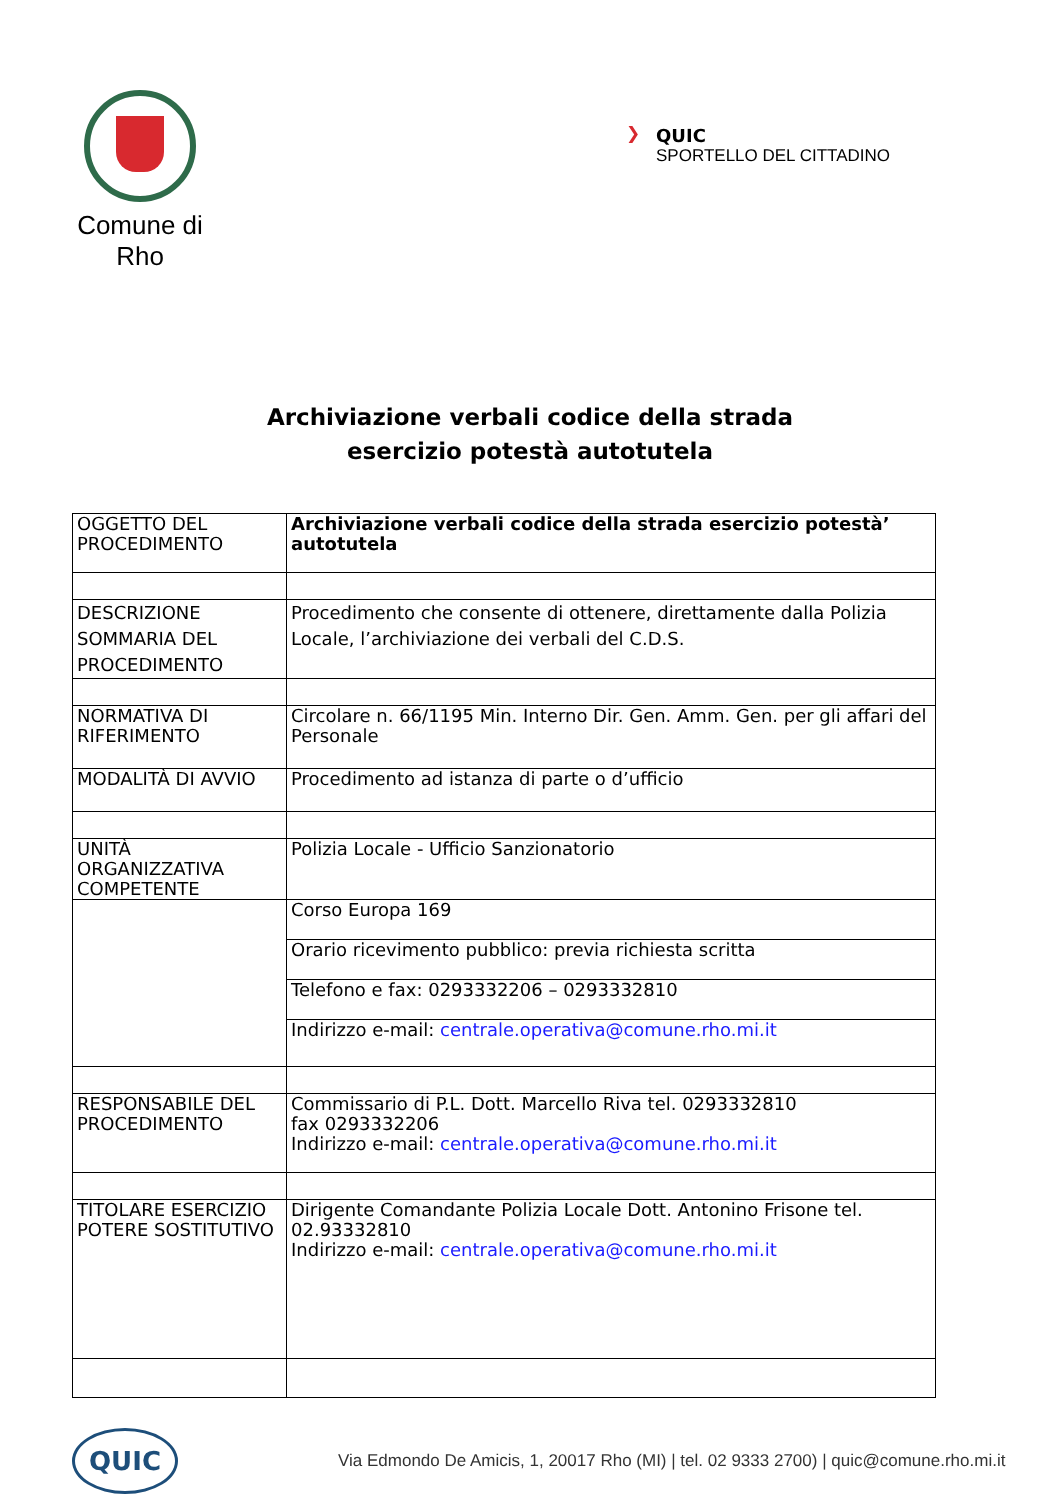Comune di Rho
❯
QUIC
SPORTELLO DEL CITTADINO
Archiviazione verbali codice della strada
esercizio potestà autotutela
| OGGETTO DEL PROCEDIMENTO | Archiviazione verbali codice della strada esercizio potestà’ autotutela |
| DESCRIZIONE SOMMARIA DEL PROCEDIMENTO | Procedimento che consente di ottenere, direttamente dalla Polizia Locale, l’archiviazione dei verbali del C.D.S. |
| NORMATIVA DI RIFERIMENTO | Circolare n. 66/1195 Min. Interno Dir. Gen. Amm. Gen. per gli affari del Personale |
| MODALITÀ DI AVVIO | Procedimento ad istanza di parte o d’ufficio |
| UNITÀ ORGANIZZATIVA COMPETENTE | Polizia Locale - Ufficio Sanzionatorio |
| | Corso Europa 169 |
| | Orario ricevimento pubblico: previa richiesta scritta |
| | Telefono e fax: 0293332206 – 0293332810 |
| | Indirizzo e-mail: centrale.operativa@comune.rho.mi.it |
| RESPONSABILE DEL PROCEDIMENTO | Commissario di P.L. Dott. Marcello Riva tel. 0293332810 fax 0293332206 Indirizzo e-mail: centrale.operativa@comune.rho.mi.it |
| TITOLARE ESERCIZIO POTERE SOSTITUTIVO | Dirigente Comandante Polizia Locale Dott. Antonino Frisone tel. 02.93332810 Indirizzo e-mail: centrale.operativa@comune.rho.mi.it |
QUIC
Via Edmondo De Amicis, 1, 20017 Rho (MI) | tel. 02 9333 2700) | quic@comune.rho.mi.it